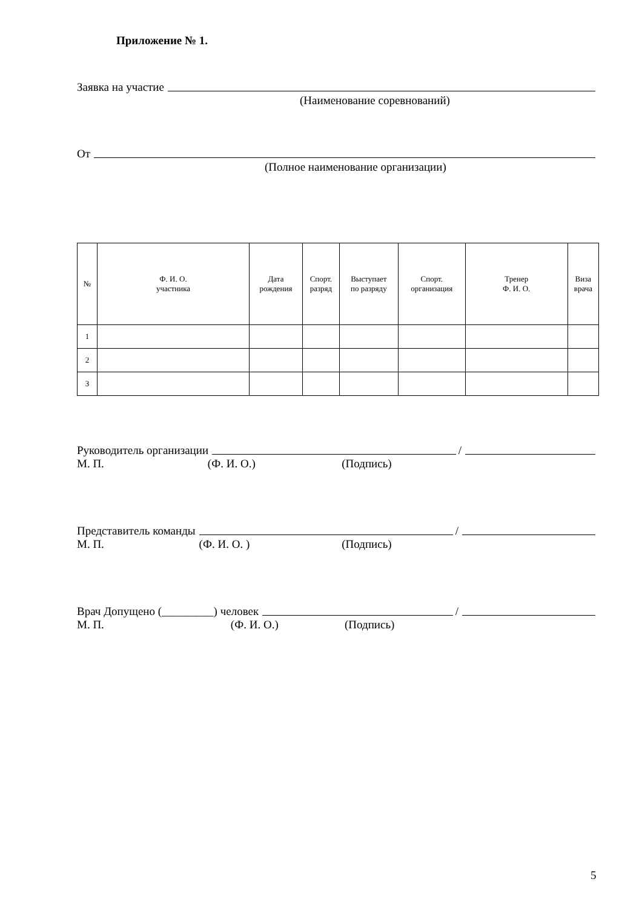Приложение № 1.
Заявка на участие
(Наименование соревнований)
От
(Полное наименование организации)
| № | Ф. И. О. участника | Дата рождения | Спорт. разряд | Выступает по разряду | Спорт. организация | Тренер Ф. И. О. | Виза врача |
| --- | --- | --- | --- | --- | --- | --- | --- |
| 1 | | | | | | | |
| 2 | | | | | | | |
| 3 | | | | | | | |
Руководитель организации /
М. П. (Ф. И. О.) (Подпись)
Представитель команды /
М. П. (Ф. И. О. ) (Подпись)
Врач Допущено (_________) человек /
М. П. (Ф. И. О.) (Подпись)
5